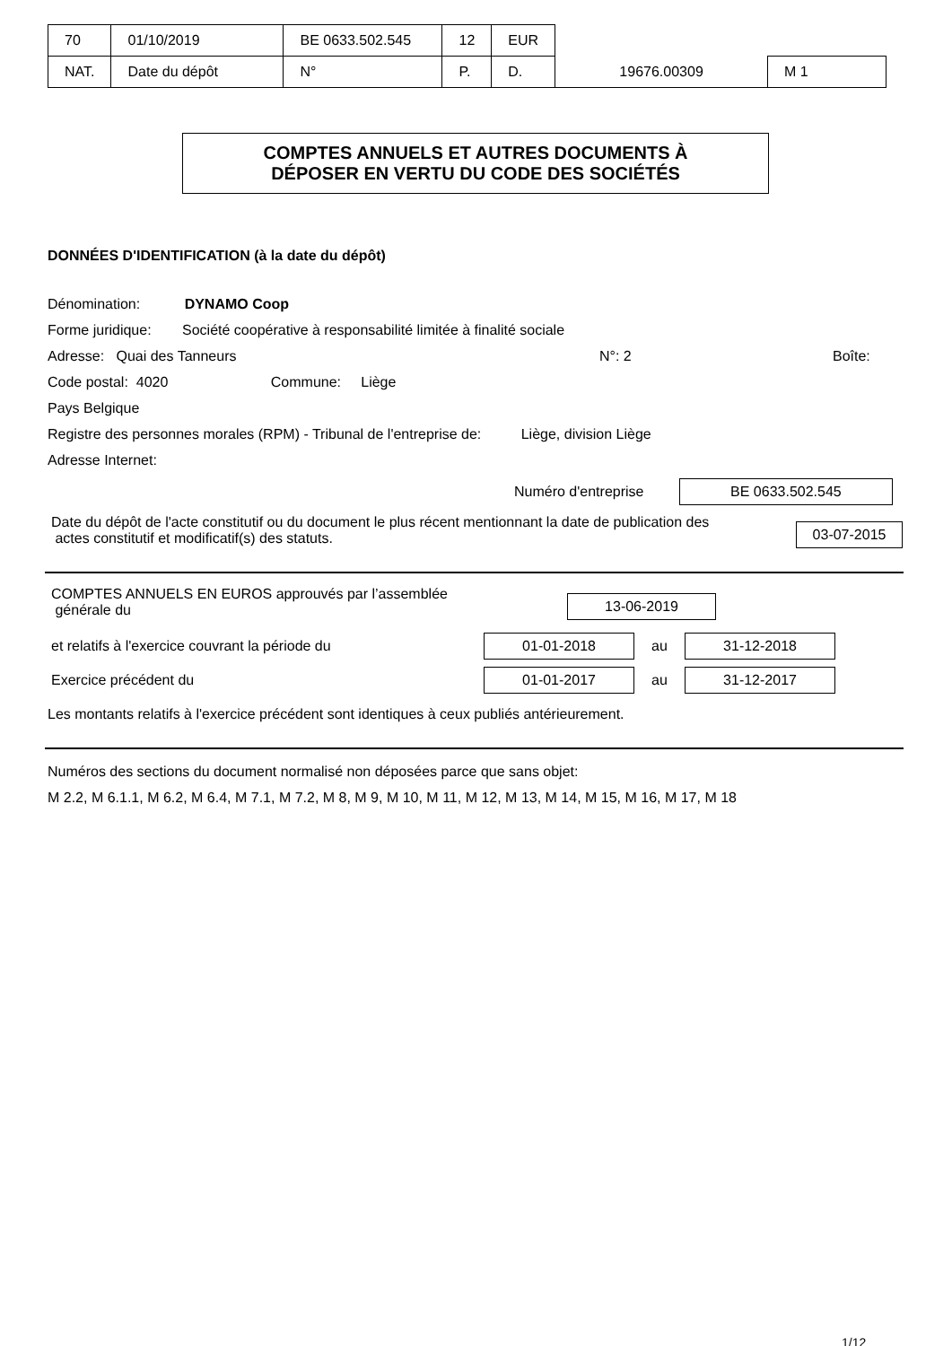| 70 | 01/10/2019 | BE 0633.502.545 | 12 | EUR | | |
| NAT. | Date du dépôt | N° | P. | D. | 19676.00309 | M 1 |
COMPTES ANNUELS ET AUTRES DOCUMENTS À
DÉPOSER EN VERTU DU CODE DES SOCIÉTÉS
DONNÉES D'IDENTIFICATION (à la date du dépôt)
Dénomination: DYNAMO Coop
Forme juridique: Société coopérative à responsabilité limitée à finalité sociale
Adresse: Quai des Tanneurs N°: 2 Boîte:
Code postal: 4020 Commune: Liège
Pays Belgique
Registre des personnes morales (RPM) - Tribunal de l'entreprise de: Liège, division Liège
Adresse Internet:
Numéro d'entreprise BE 0633.502.545
Date du dépôt de l'acte constitutif ou du document le plus récent mentionnant la date de publication des
actes constitutif et modificatif(s) des statuts.
03-07-2015
COMPTES ANNUELS EN EUROS approuvés par l’assemblée
générale du
13-06-2019
et relatifs à l'exercice couvrant la période du 01-01-2018 au 31-12-2018
Exercice précédent du 01-01-2017 au 31-12-2017
Les montants relatifs à l'exercice précédent sont identiques à ceux publiés antérieurement.
Numéros des sections du document normalisé non déposées parce que sans objet:
M 2.2, M 6.1.1, M 6.2, M 6.4, M 7.1, M 7.2, M 8, M 9, M 10, M 11, M 12, M 13, M 14, M 15, M 16, M 17, M 18
1/12